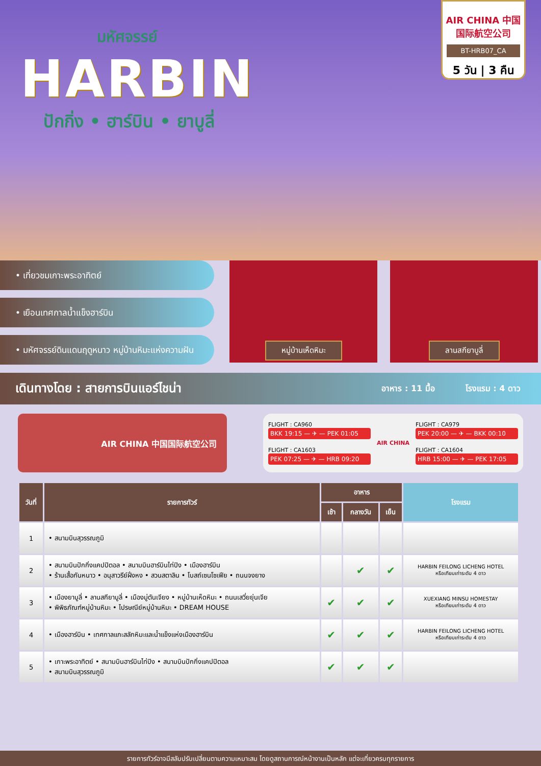มหัศจรรย์
HARBIN
ปักกิ่ง • ฮาร์บิน • ยาบูลี่
AIR CHINA 中国国际航空公司
BT-HRB07_CA
5 วัน | 3 คืน
• เที่ยวชมเกาะพระอาทิตย์
• เยือนเทศกาลน้ำแข็งฮาร์บิน
• มหัศจรรย์ดินแดนฤดูหนาว หมู่บ้านหิมะแห่งความฝัน
หมู่บ้านเห็ดหิมะ ลานสกียาบูลี่
เดินทางโดย : สายการบินแอร์ไชน่า
อาหาร : 11 มื้อ โรงแรม : 4 ดาว
AIR CHINA 中国国际航空公司
FLIGHT : CA960
BKK 19:15 — ✈ — PEK 01:05
AIR CHINA
FLIGHT : CA979
PEK 20:00 — ✈ — BKK 00:10
FLIGHT : CA1603
PEK 07:25 — ✈ — HRB 09:20
FLIGHT : CA1604
HRB 15:00 — ✈ — PEK 17:05
| วันที่ | รายการทัวร์ | อาหาร | | | โรงแรม |
| --- | --- | --- | --- | --- | --- |
| | | เช้า | กลางวัน | เย็น | |
| 1 | • สนามบินสุวรรณภูมิ | | | | |
| 2 | • สนามบินปักกิ่งแคปปิตอล • สนามบินฮาร์บินไท่ปิง • เมืองฮาร์บิน • ร้านเสื้อกันหนาว • อนุสาวรีย์ฝั่งหง • สวนสตาลิน • โบสถ์เซนโซเฟีย • ถนนจงยาง | | ✔ | ✔ | HARBIN FEILONG LICHENG HOTEL หรือเทียบเท่าระดับ 4 ดาว |
| 3 | • เมืองยาบูลี่ • ลานสกียาบูลี่ • เมืองมู่ตันเจียง • หมู่บ้านเห็ดหิมะ • ถนนเสวี่ยยุ่นเจีย • พิพิธภัณฑ์หมู่บ้านหิมะ • ไปรษณีย์หมู่บ้านหิมะ • DREAM HOUSE | ✔ | ✔ | ✔ | XUEXIANG MINSU HOMESTAY หรือเทียบเท่าระดับ 4 ดาว |
| 4 | • เมืองฮาร์บิน • เทศกาลแกะสลักหิมะและน้ำแข็งแห่งเมืองฮาร์บิน | ✔ | ✔ | ✔ | HARBIN FEILONG LICHENG HOTEL หรือเทียบเท่าระดับ 4 ดาว |
| 5 | • เกาะพระอาทิตย์ • สนามบินฮาร์บินไท่ปิง • สนามบินปักกิ่งแคปปิตอล • สนามบินสุวรรณภูมิ | ✔ | ✔ | ✔ | |
รายการทัวร์อาจมีสลับปรับเปลี่ยนตามความเหมาะสม โดยดูสถานการณ์หน้างานเป็นหลัก แต่จะเที่ยวครบทุกรายการ